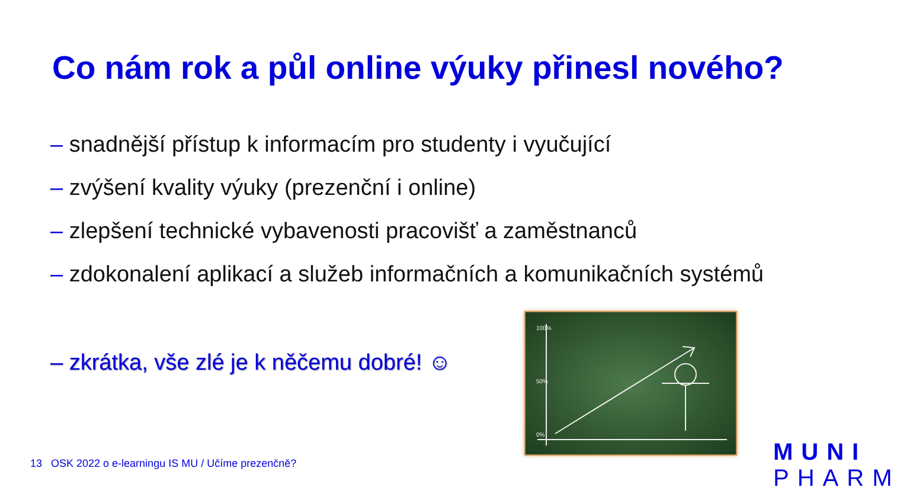Co nám rok a půl online výuky přinesl nového?
– snadnější přístup k informacím pro studenty i vyučující
– zvýšení kvality výuky (prezenční i online)
– zlepšení technické vybavenosti pracovišť a zaměstnanců
– zdokonalení aplikací a služeb informačních a komunikačních systémů
– zkrátka, vše zlé je k něčemu dobré! ☺
100%
50%
0%
13 OSK 2022 o e-learningu IS MU / Učíme prezenčně?
MUNI
PHARM